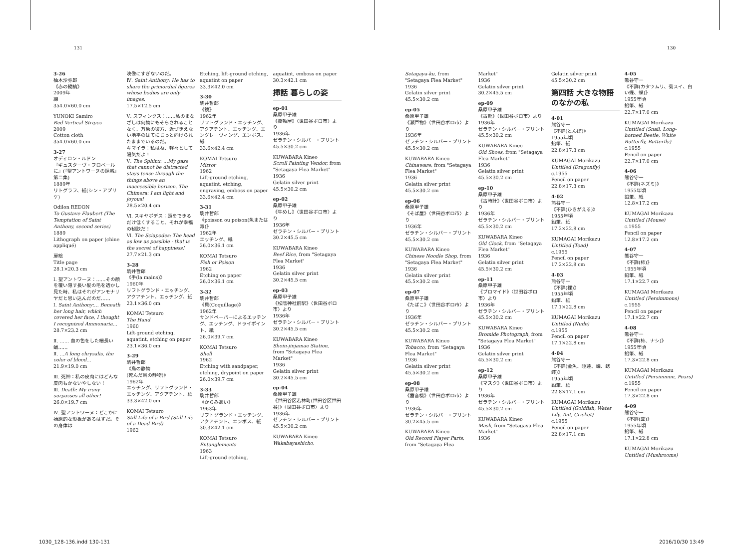131 130
3-26
柚木沙弥郎
《赤の縦縞》
2009年
綿
354.0×60.0 cm
YUNOKI Samiro
Red Vertical Stripes
2009
Cotton cloth
354.0×60.0 cm
3-27
オディロン・ルドン
『ギュスターヴ・フロベールに』(『聖アントワーヌの誘惑』第二集)
1889年
リトグラフ、紙(シン・アプリケ)
Odilon REDON
To Gustave Flaubert (The Temptation of Saint Anthony, second series)
1889
Lithograph on paper (chine appliqué)
扉絵
Title page
28.1×20.3 cm
Ⅰ. 聖アントワーヌ：……その顔を覆い隠す長い髪の毛を透かし見た時、私はそれがアンモナリヤだと思い込んだのだ……
Ⅰ. Saint Anthony:… Beneath her long hair, which covered her face, I thought I recognized Ammonaria…
28.7×23.2 cm
Ⅱ. …… 血の色をした細長い蛹……
Ⅱ. …A long chrysalis, the color of blood…
21.9×19.0 cm
Ⅲ. 死神：私の皮肉にはどんな皮肉もかないやしない！
Ⅲ. Death: My irony surpasses all other!
26.0×19.7 cm
Ⅳ. 聖アントワーヌ：どこかに始原的な形象があるはずだ。その身体は
映像にすぎないのだ。
Ⅳ. Saint Anthony: He has to share the primordial figures whose bodies are only images.
17.5×12.5 cm
Ⅴ. スフィンクス：……私のまなざしは何物にもそらされることなく、万象の彼方、近づきえない地平のはてにじっと向けられたままでいるのだ。
キマイラ：私はね、軽々として陽気だよ！
Ⅴ. The Sphinx: …My gaze that cannot be distracted stays tense through the things above an inaccessible horizon. The Chimera: I am light and joyous!
28.5×20.4 cm
Ⅵ. スキヤポデス：頭をできるだけ低くすること、それが幸福の秘訣だ！
Ⅵ. The Sciapodes: The head as low as possible - that is the secret of happiness!
27.7×21.3 cm
3-28
駒井哲郎
《手(la mains)》
1960年
リフトグランド・エッチング、アクアチント、エッチング、紙
23.1×36.0 cm
KOMAI Tetsuro
The Hand
1960
Lift-ground etching, aquatint, etching on paper
23.1×36.0 cm
3-29
駒井哲郎
《鳥の静物
(死んだ鳥の静物)》
1962年
エッチング、リフトグランド・エッチング、アクアチント、紙
33.3×42.0 cm
KOMAI Tetsuro
Still Life of a Bird (Still Life of a Dead Bird)
1962
Etching, lift-ground etching, aquatint on paper
33.3×42.0 cm
3-30
駒井哲郎
《鏡》
1962年
リフトグランド・エッチング、アクアチント、エッチング、エングレーヴィング、エンボス、紙
33.6×42.4 cm
KOMAI Tetsuro
Mirror
1962
Lift-ground etching, aquatint, etching, engraving, emboss on paper
33.6×42.4 cm
3-31
駒井哲郎
《poisson ou poison(魚または毒)》
1962年
エッチング、紙
26.0×36.1 cm
KOMAI Tetsuro
Fish or Poison
1962
Etching on paper
26.0×36.1 cm
3-32
駒井哲郎
《貝(Coquillage)》
1962年
サンドペーパーによるエッチング、エッチング、ドライポイント、紙
26.0×39.7 cm
KOMAI Tetsuro
Shell
1962
Etching with sandpaper, etching, drypoint on paper
26.0×39.7 cm
3-33
駒井哲郎
《からみあい》
1963年
リフトグランド・エッチング、アクアチント、エンボス、紙
30.3×42.1 cm
KOMAI Tetsuro
Entanglements
1963
Lift-ground etching,
aquatint, emboss on paper
30.3×42.1 cm
挿話 暮らしの姿
ep-01
桑原甲子雄
《掛軸屋》〈世田谷ボロ市〉より
1936年
ゼラチン・シルバー・プリント
45.5×30.2 cm
KUWABARA Kineo
Scroll Painting Vendor, from "Setagaya Flea Market"
1936
Gelatin silver print
45.5×30.2 cm
ep-02
桑原甲子雄
《牛めし》〈世田谷ボロ市〉より
1936年
ゼラチン・シルバー・プリント
30.2×45.5 cm
KUWABARA Kineo
Beef Rice, from "Setagaya Flea Market"
1936
Gelatin silver print
30.2×45.5 cm
ep-03
桑原甲子雄
《松陰神社前駅》〈世田谷ボロ市〉より
1936年
ゼラチン・シルバー・プリント
30.2×45.5 cm
KUWABARA Kineo
Shoin-jinjamae Station, from "Setagaya Flea Market"
1936
Gelatin silver print
30.2×45.5 cm
ep-04
桑原甲子雄
《世田谷区若林町(世田谷区世田谷)》〈世田谷ボロ市〉より
1936年
ゼラチン・シルバー・プリント
45.5×30.2 cm
KUWABARA Kineo
Wakabayashicho,
Setagaya-ku, from "Setagaya Flea Market"
1936
Gelatin silver print
45.5×30.2 cm
ep-05
桑原甲子雄
《瀬戸物》〈世田谷ボロ市〉より
1936年
ゼラチン・シルバー・プリント
45.5×30.2 cm
KUWABARA Kineo
Chinaware, from "Setagaya Flea Market"
1936
Gelatin silver print
45.5×30.2 cm
ep-06
桑原甲子雄
《そば屋》〈世田谷ボロ市〉より
1936年
ゼラチン・シルバー・プリント
45.5×30.2 cm
KUWABARA Kineo
Chinese Noodle Shop, from "Setagaya Flea Market"
1936
Gelatin silver print
45.5×30.2 cm
ep-07
桑原甲子雄
《たばこ》〈世田谷ボロ市〉より
1936年
ゼラチン・シルバー・プリント
45.5×30.2 cm
KUWABARA Kineo
Tobacco, from "Setagaya Flea Market"
1936
Gelatin silver print
45.5×30.2 cm
ep-08
桑原甲子雄
《蓄音機》〈世田谷ボロ市〉より
1936年
ゼラチン・シルバー・プリント
30.2×45.5 cm
KUWABARA Kineo
Old Record Player Parts, from "Setagaya Flea
Market"
1936
Gelatin silver print
30.2×45.5 cm
ep-09
桑原甲子雄
《古靴》〈世田谷ボロ市〉より
1936年
ゼラチン・シルバー・プリント
45.5×30.2 cm
KUWABARA Kineo
Old Shoes, from "Setagaya Flea Market"
1936
Gelatin silver print
45.5×30.2 cm
ep-10
桑原甲子雄
《古時計》〈世田谷ボロ市〉より
1936年
ゼラチン・シルバー・プリント
45.5×30.2 cm
KUWABARA Kineo
Old Clock, from "Setagaya Flea Market"
1936
Gelatin silver print
45.5×30.2 cm
ep-11
桑原甲子雄
《ブロマイド》〈世田谷ボロ市〉より
1936年
ゼラチン・シルバー・プリント
45.5×30.2 cm
KUWABARA Kineo
Bromide Photograph, from "Setagaya Flea Market"
1936
Gelatin silver print
45.5×30.2 cm
ep-12
桑原甲子雄
《マスク》〈世田谷ボロ市〉より
1936年
ゼラチン・シルバー・プリント
45.5×30.2 cm
KUWABARA Kineo
Mask, from "Setagaya Flea Market"
1936
Gelatin silver print
45.5×30.2 cm
第四話 大きな物語のなかの私
4-01
熊谷守一
《不詳(とんぼ)》
1955年頃
鉛筆、紙
22.8×17.3 cm
KUMAGAI Morikazu
Untitled (Dragonfly)
c.1955
Pencil on paper
22.8×17.3 cm
4-02
熊谷守一
《不詳(ひきがえる)》
1955年頃
鉛筆、紙
17.2×22.8 cm
KUMAGAI Morikazu
Untitled (Toad)
c.1955
Pencil on paper
17.2×22.8 cm
4-03
熊谷守一
《不詳(裸)》
1955年頃
鉛筆、紙
17.1×22.8 cm
KUMAGAI Morikazu
Untitled (Nude)
c.1955
Pencil on paper
17.1×22.8 cm
4-04
熊谷守一
《不詳(金魚、睡蓮、蟻、蟋蟀)》
1955年頃
鉛筆、紙
22.8×17.1 cm
KUMAGAI Morikazu
Untitled (Goldfish, Water Lily, Ant, Cricket)
c.1955
Pencil on paper
22.8×17.1 cm
4-05
熊谷守一
《不詳(カタツムリ、菊スイ、白い蝶、蝶)》
1955年頃
鉛筆、紙
22.7×17.0 cm
KUMAGAI Morikazu
Untitled (Snail, Long-horned Beetle, White Butterfly, Butterfly)
c.1955
Pencil on paper
22.7×17.0 cm
4-06
熊谷守一
《不詳(ネズミ)》
1955年頃
鉛筆、紙
12.8×17.2 cm
KUMAGAI Morikazu
Untitled (Mouse)
c.1955
Pencil on paper
12.8×17.2 cm
4-07
熊谷守一
《不詳(柿)》
1955年頃
鉛筆、紙
17.1×22.7 cm
KUMAGAI Morikazu
Untitled (Persimmons)
c.1955
Pencil on paper
17.1×22.7 cm
4-08
熊谷守一
《不詳(柿、ナシ)》
1955年頃
鉛筆、紙
17.3×22.8 cm
KUMAGAI Morikazu
Untitled (Persimmon, Pears)
c.1955
Pencil on paper
17.3×22.8 cm
4-09
熊谷守一
《不詳(茸)》
1955年頃
鉛筆、紙
17.1×22.8 cm
KUMAGAI Morikazu
Untitled (Mushrooms)
1030_128-136.indd 130-131 2016/10/30 13:49